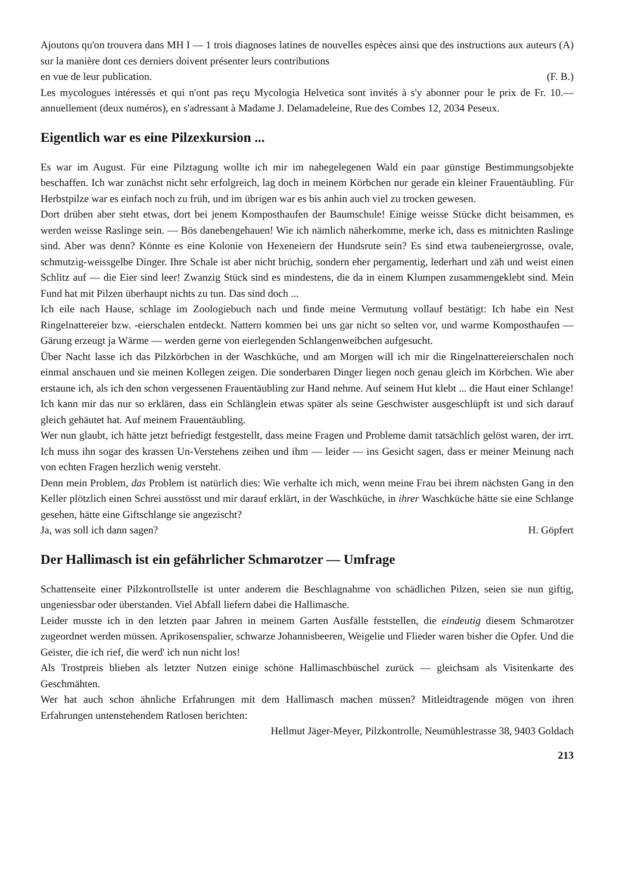Ajoutons qu'on trouvera dans MH I — 1 trois diagnoses latines de nouvelles espèces ainsi que des instructions aux auteurs (A) sur la manière dont ces derniers doivent présenter leurs contributions
en vue de leur publication. (F. B.)
Les mycologues intéressés et qui n'ont pas reçu Mycologia Helvetica sont invités à s'y abonner pour le prix de Fr. 10.— annuellement (deux numéros), en s'adressant à Madame J. Delamadeleine, Rue des Combes 12, 2034 Peseux.
Eigentlich war es eine Pilzexkursion ...
Es war im August. Für eine Pilztagung wollte ich mir im nahegelegenen Wald ein paar günstige Bestimmungsobjekte beschaffen. Ich war zunächst nicht sehr erfolgreich, lag doch in meinem Körbchen nur gerade ein kleiner Frauentäubling. Für Herbstpilze war es einfach noch zu früh, und im übrigen war es bis anhin auch viel zu trocken gewesen.
Dort drüben aber steht etwas, dort bei jenem Komposthaufen der Baumschule! Einige weisse Stücke dicht beisammen, es werden weisse Raslinge sein. — Bös danebengehauen! Wie ich nämlich näherkomme, merke ich, dass es mitnichten Raslinge sind. Aber was denn? Könnte es eine Kolonie von Hexeneiern der Hundsrute sein? Es sind etwa taubeneiergrosse, ovale, schmutzig-weissgelbe Dinger. Ihre Schale ist aber nicht brüchig, sondern eher pergamentig, lederhart und zäh und weist einen Schlitz auf — die Eier sind leer! Zwanzig Stück sind es mindestens, die da in einem Klumpen zusammengeklebt sind. Mein Fund hat mit Pilzen überhaupt nichts zu tun. Das sind doch ...
Ich eile nach Hause, schlage im Zoologiebuch nach und finde meine Vermutung vollauf bestätigt: Ich habe ein Nest Ringelnattereier bzw. -eierschalen entdeckt. Nattern kommen bei uns gar nicht so selten vor, und warme Komposthaufen — Gärung erzeugt ja Wärme — werden gerne von eierlegenden Schlangenweibchen aufgesucht.
Über Nacht lasse ich das Pilzkörbchen in der Waschküche, und am Morgen will ich mir die Ringelnattereierschalen noch einmal anschauen und sie meinen Kollegen zeigen. Die sonderbaren Dinger liegen noch genau gleich im Körbchen. Wie aber erstaune ich, als ich den schon vergessenen Frauentäubling zur Hand nehme. Auf seinem Hut klebt ... die Haut einer Schlange! Ich kann mir das nur so erklären, dass ein Schlänglein etwas später als seine Geschwister ausgeschlüpft ist und sich darauf gleich gehäutet hat. Auf meinem Frauentäubling.
Wer nun glaubt, ich hätte jetzt befriedigt festgestellt, dass meine Fragen und Probleme damit tatsächlich gelöst waren, der irrt. Ich muss ihn sogar des krassen Un-Verstehens zeihen und ihm — leider — ins Gesicht sagen, dass er meiner Meinung nach von echten Fragen herzlich wenig versteht.
Denn mein Problem, das Problem ist natürlich dies: Wie verhalte ich mich, wenn meine Frau bei ihrem nächsten Gang in den Keller plötzlich einen Schrei ausstösst und mir darauf erklärt, in der Waschküche, in ihrer Waschküche hätte sie eine Schlange gesehen, hätte eine Giftschlange sie angezischt?
Ja, was soll ich dann sagen? H. Göpfert
Der Hallimasch ist ein gefährlicher Schmarotzer — Umfrage
Schattenseite einer Pilzkontrollstelle ist unter anderem die Beschlagnahme von schädlichen Pilzen, seien sie nun giftig, ungeniessbar oder überstanden. Viel Abfall liefern dabei die Hallimasche.
Leider musste ich in den letzten paar Jahren in meinem Garten Ausfälle feststellen, die eindeutig diesem Schmarotzer zugeordnet werden müssen. Aprikosenspalier, schwarze Johannisbeeren, Weigelie und Flieder waren bisher die Opfer. Und die Geister, die ich rief, die werd' ich nun nicht los!
Als Trostpreis blieben als letzter Nutzen einige schöne Hallimaschbüschel zurück — gleichsam als Visitenkarte des Geschmähten.
Wer hat auch schon ähnliche Erfahrungen mit dem Hallimasch machen müssen? Mitleidtragende mögen von ihren Erfahrungen untenstehendem Ratlosen berichten:
Hellmut Jäger-Meyer, Pilzkontrolle, Neumühlestrasse 38, 9403 Goldach
213